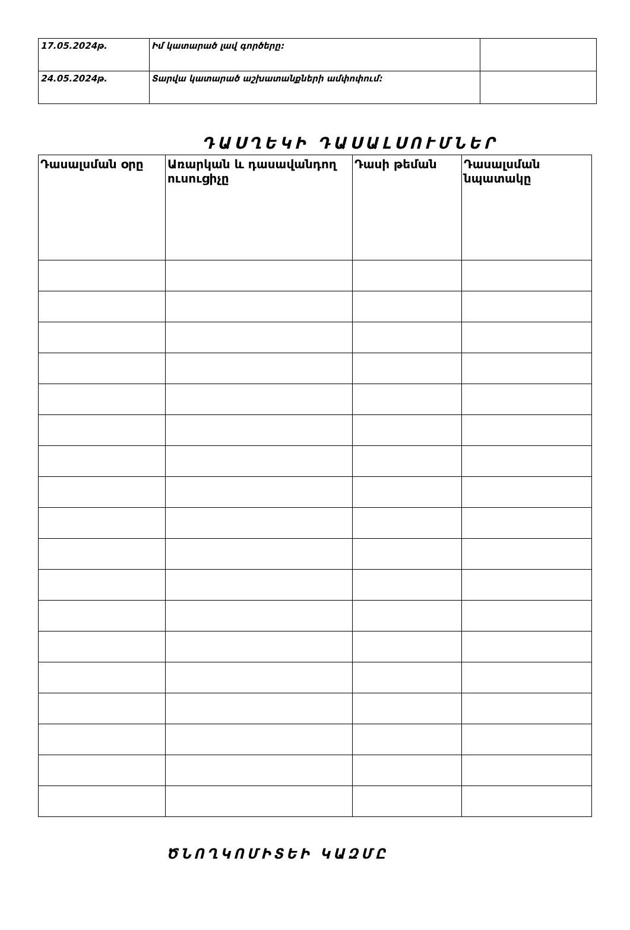| 17.05.2024թ. | Իմ կատարած լավ գործերը: | |
| 24.05.2024թ. | Տարվա կատարած աշխատանքների ամփոփում: | |
ԴԱՍՂԵԿԻ ԴԱՍԱԼՍՈՒՄՆԵՐ
| Դասալսման օրը | Առարկան և դասավանդող ուսուցիչը | Դասի թեման | Դասալսման նպատակը |
| --- | --- | --- | --- |
ԾՆՈՂԿՈՄԻՏԵԻ ԿԱԶՄԸ